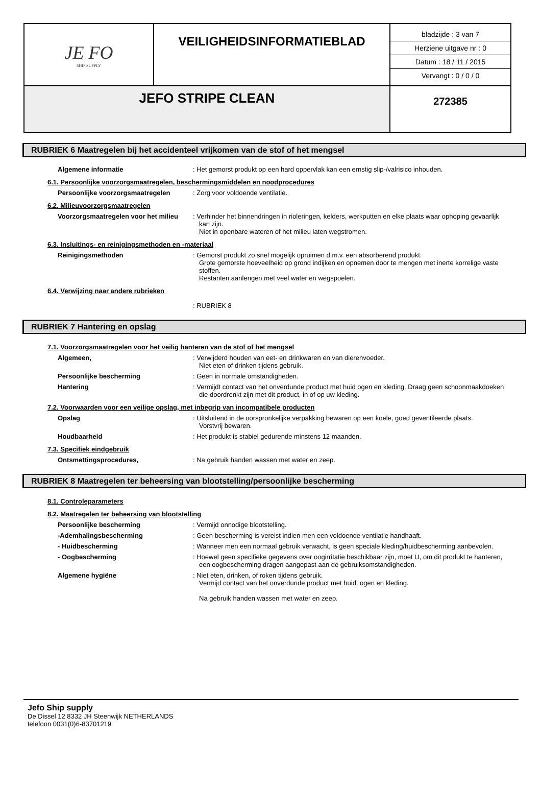| JE FO SHIP SUPPLY | VEILIGHEIDSINFORMATIEBLAD | bladzijde : 3 van 7 Herziene uitgave nr : 0 Datum : 18 / 11 / 2015 Vervangt : 0 / 0 / 0 |
| JEFO STRIPE CLEAN | | 272385 |
RUBRIEK 6 Maatregelen bij het accidenteel vrijkomen van de stof of het mengsel
Algemene informatie : Het gemorst produkt op een hard oppervlak kan een ernstig slip-/valrisico inhouden.
6.1. Persoonlijke voorzorgsmaatregelen, beschermingsmiddelen en noodprocedures
Persoonlijke voorzorgsmaatregelen : Zorg voor voldoende ventilatie.
6.2. Milieuvoorzorgsmaatregelen
Voorzorgsmaatregelen voor het milieu
: Verhinder het binnendringen in rioleringen, kelders, werkputten en elke plaats waar ophoping gevaarlijk kan zijn.
Niet in openbare wateren of het milieu laten wegstromen.
6.3. Insluitings- en reinigingsmethoden en -materiaal
Reinigingsmethoden : Gemorst produkt zo snel mogelijk opruimen d.m.v. een absorberend produkt.
Grote gemorste hoeveelheid op grond indijken en opnemen door te mengen met inerte korrelige vaste stoffen.
Restanten aanlengen met veel water en wegspoelen.
6.4. Verwijzing naar andere rubrieken
: RUBRIEK 8
RUBRIEK 7 Hantering en opslag
7.1. Voorzorgsmaatregelen voor het veilig hanteren van de stof of het mengsel
Algemeen, : Verwijderd houden van eet- en drinkwaren en van dierenvoeder.
Niet eten of drinken tijdens gebruik.
Persoonlijke bescherming : Geen in normale omstandigheden.
Hantering : Vermijdt contact van het onverdunde product met huid ogen en kleding. Draag geen schoonmaakdoeken die doordrenkt zijn met dit product, in of op uw kleding.
7.2. Voorwaarden voor een veilige opslag, met inbegrip van incompatibele producten
Opslag : Uitsluitend in de oorspronkelijke verpakking bewaren op een koele, goed geventileerde plaats.
Vorstvrij bewaren.
Houdbaarheid : Het produkt is stabiel gedurende minstens 12 maanden.
7.3. Specifiek eindgebruik
Ontsmettingsprocedures, : Na gebruik handen wassen met water en zeep.
RUBRIEK 8 Maatregelen ter beheersing van blootstelling/persoonlijke bescherming
8.1. Controleparameters
8.2. Maatregelen ter beheersing van blootstelling
Persoonlijke bescherming : Vermijd onnodige blootstelling.
-Ademhalingsbescherming : Geen bescherming is vereist indien men een voldoende ventilatie handhaaft.
- Huidbescherming : Wanneer men een normaal gebruik verwacht, is geen speciale kleding/huidbescherming aanbevolen.
- Oogbescherming : Hoewel geen specifieke gegevens over oogirritatie beschikbaar zijn, moet U, om dit produkt te hanteren, een oogbescherming dragen aangepast aan de gebruiksomstandigheden.
Algemene hygiëne : Niet eten, drinken, of roken tijdens gebruik.
Vermijd contact van het onverdunde product met huid, ogen en kleding.
Na gebruik handen wassen met water en zeep.
Jefo Ship supply
De Dissel 12 8332 JH Steenwijk NETHERLANDS
telefoon 0031(0)6-83701219